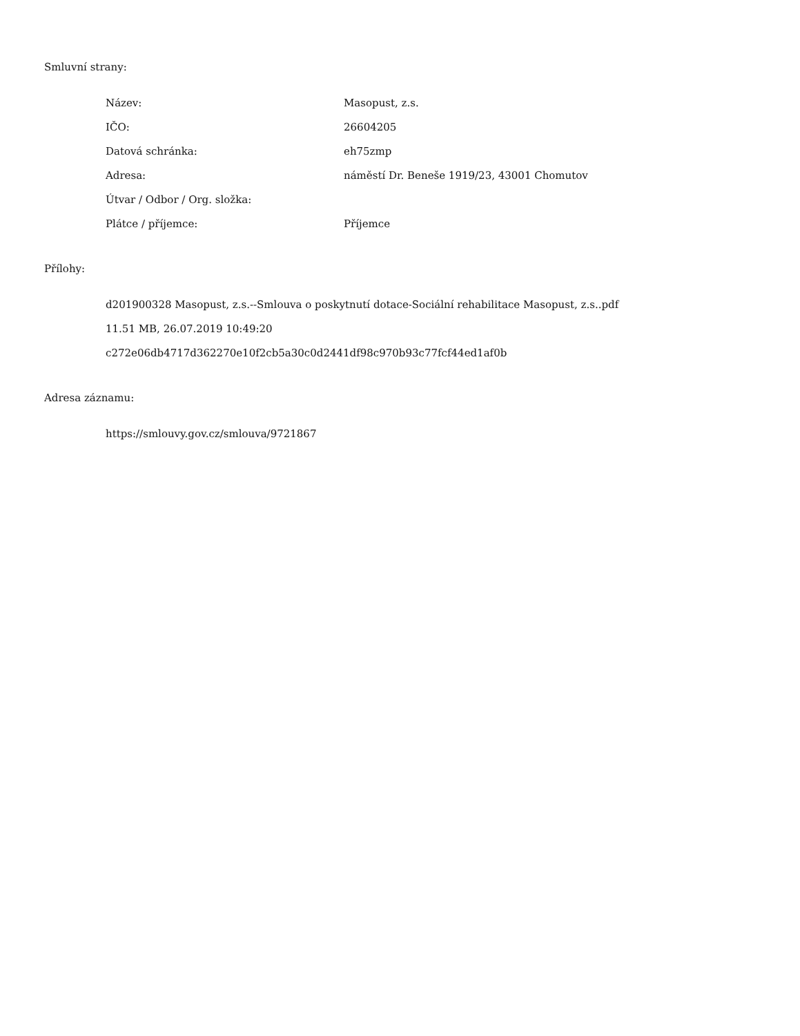Smluvní strany:
| Název: | Masopust, z.s. |
| IČO: | 26604205 |
| Datová schránka: | eh75zmp |
| Adresa: | náměstí Dr. Beneše 1919/23, 43001 Chomutov |
| Útvar / Odbor / Org. složka: | |
| Plátce / příjemce: | Příjemce |
Přílohy:
d201900328 Masopust, z.s.--Smlouva o poskytnutí dotace-Sociální rehabilitace Masopust, z.s..pdf
11.51 MB, 26.07.2019 10:49:20
c272e06db4717d362270e10f2cb5a30c0d2441df98c970b93c77fcf44ed1af0b
Adresa záznamu:
https://smlouvy.gov.cz/smlouva/9721867